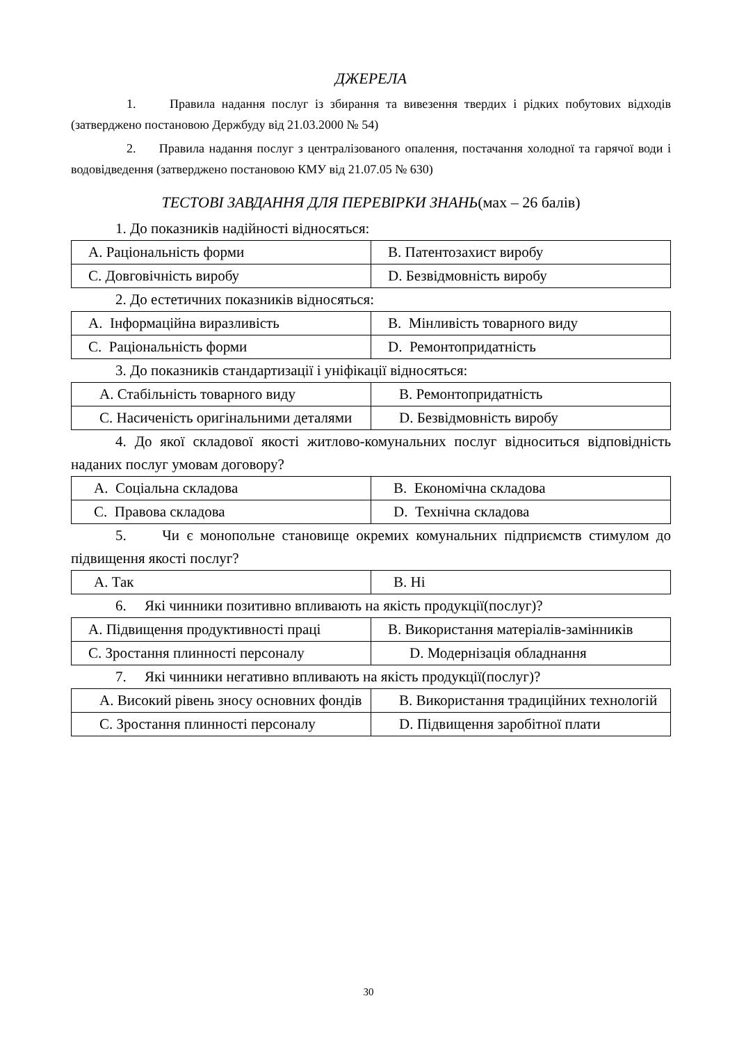ДЖЕРЕЛА
1. Правила надання послуг із збирання та вивезення твердих і рідких побутових відходів (затверджено постановою Держбуду від 21.03.2000 № 54)
2. Правила надання послуг з централізованого опалення, постачання холодної та гарячої води і водовідведення (затверджено постановою КМУ від 21.07.05 № 630)
ТЕСТОВІ ЗАВДАННЯ ДЛЯ ПЕРЕВІРКИ ЗНАНЬ(мах – 26 балів)
1. До показників надійності відносяться:
| A. Раціональність форми | B. Патентозахист виробу |
| C. Довговічність виробу | D. Безвідмовність виробу |
2. До естетичних показників відносяться:
| A. Інформаційна виразливість | B. Мінливість товарного виду |
| C. Раціональність форми | D. Ремонтопридатність |
3. До показників стандартизації і уніфікації відносяться:
| A. Стабільність товарного виду | B. Ремонтопридатність |
| C. Насиченість оригінальними деталями | D. Безвідмовність виробу |
4. До якої складової якості житлово-комунальних послуг відноситься відповідність наданих послуг умовам договору?
| A. Соціальна складова | B. Економічна складова |
| C. Правова складова | D. Технічна складова |
5. Чи є монопольне становище окремих комунальних підприємств стимулом до підвищення якості послуг?
| A. Так | B. Ні |
6. Які чинники позитивно впливають на якість продукції(послуг)?
| A. Підвищення продуктивності праці | B. Використання матеріалів-замінників |
| C. Зростання плинності персоналу | D. Модернізація обладнання |
7. Які чинники негативно впливають на якість продукції(послуг)?
| A. Високий рівень зносу основних фондів | B. Використання традиційних технологій |
| C. Зростання плинності персоналу | D. Підвищення заробітної плати |
30